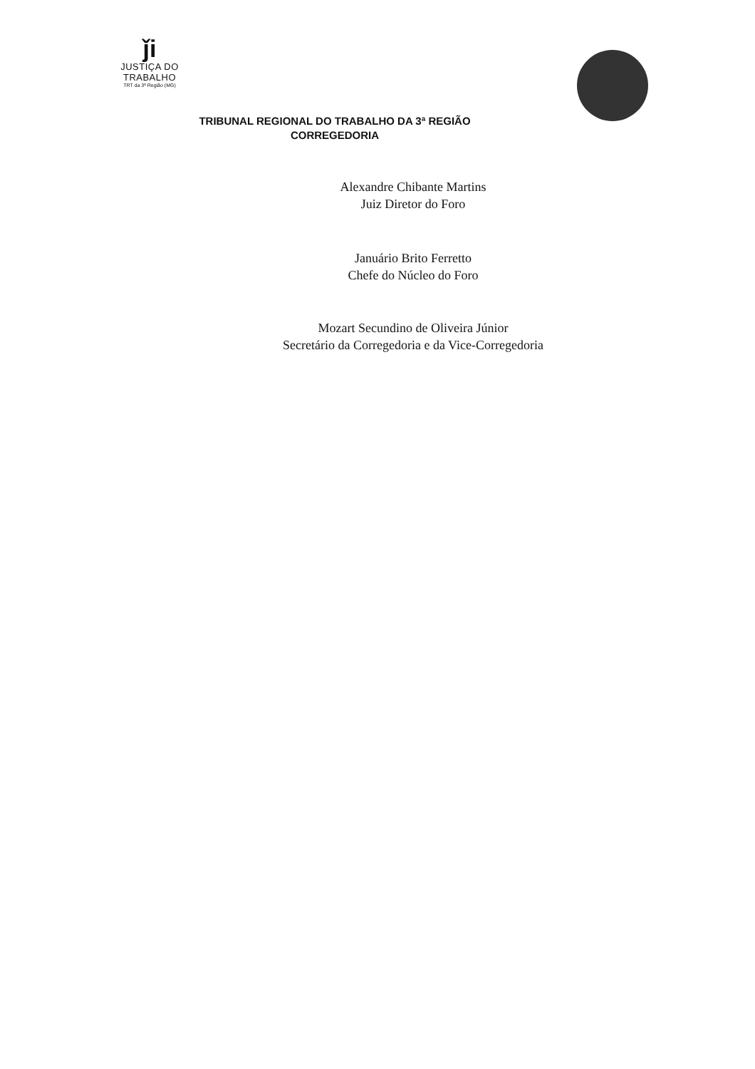ǰi
JUSTIÇA DO TRABALHO
TRT da 3ª Região (MG)
TRIBUNAL REGIONAL DO TRABALHO DA 3ª REGIÃO
CORREGEDORIA
Alexandre Chibante Martins
Juiz Diretor do Foro
Januário Brito Ferretto
Chefe do Núcleo do Foro
Mozart Secundino de Oliveira Júnior
Secretário da Corregedoria e da Vice-Corregedoria